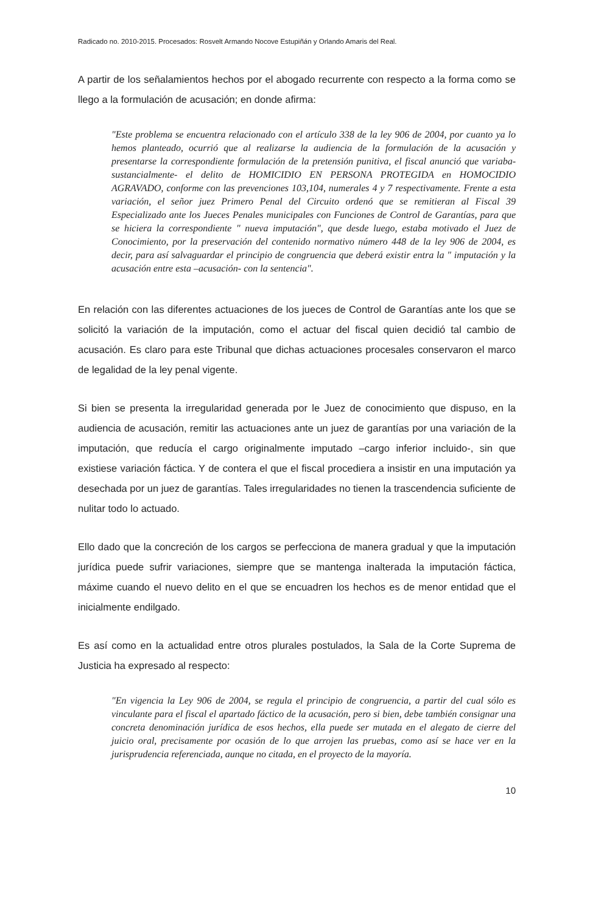Radicado no. 2010-2015. Procesados: Rosvelt Armando Nocove Estupiñán y Orlando Amaris del Real.
A partir de los señalamientos hechos por el abogado recurrente con respecto a la forma como se llego a la formulación de acusación; en donde afirma:
"Este problema se encuentra relacionado con el artículo 338 de la ley 906 de 2004, por cuanto ya lo hemos planteado, ocurrió que al realizarse la audiencia de la formulación de la acusación y presentarse la correspondiente formulación de la pretensión punitiva, el fiscal anunció que variaba- sustancialmente- el delito de HOMICIDIO EN PERSONA PROTEGIDA en HOMOCIDIO AGRAVADO, conforme con las prevenciones 103,104, numerales 4 y 7 respectivamente. Frente a esta variación, el señor juez Primero Penal del Circuito ordenó que se remitieran al Fiscal 39 Especializado ante los Jueces Penales municipales con Funciones de Control de Garantías, para que se hiciera la correspondiente " nueva imputación", que desde luego, estaba motivado el Juez de Conocimiento, por la preservación del contenido normativo número 448 de la ley 906 de 2004, es decir, para así salvaguardar el principio de congruencia que deberá existir entra la " imputación y la acusación entre esta –acusación- con la sentencia".
En relación con las diferentes actuaciones de los jueces de Control de Garantías ante los que se solicitó la variación de la imputación, como el actuar del fiscal quien decidió tal cambio de acusación. Es claro para este Tribunal que dichas actuaciones procesales conservaron el marco de legalidad de la ley penal vigente.
Si bien se presenta la irregularidad generada por le Juez de conocimiento que dispuso, en la audiencia de acusación, remitir las actuaciones ante un juez de garantías por una variación de la imputación, que reducía el cargo originalmente imputado –cargo inferior incluido-, sin que existiese variación fáctica. Y de contera el que el fiscal procediera a insistir en una imputación ya desechada por un juez de garantías. Tales irregularidades no tienen la trascendencia suficiente de nulitar todo lo actuado.
Ello dado que la concreción de los cargos se perfecciona de manera gradual y que la imputación jurídica puede sufrir variaciones, siempre que se mantenga inalterada la imputación fáctica, máxime cuando el nuevo delito en el que se encuadren los hechos es de menor entidad que el inicialmente endilgado.
Es así como en la actualidad entre otros plurales postulados, la Sala de la Corte Suprema de Justicia ha expresado al respecto:
"En vigencia la Ley 906 de 2004, se regula el principio de congruencia, a partir del cual sólo es vinculante para el fiscal el apartado fáctico de la acusación, pero si bien, debe también consignar una concreta denominación jurídica de esos hechos, ella puede ser mutada en el alegato de cierre del juicio oral, precisamente por ocasión de lo que arrojen las pruebas, como así se hace ver en la jurisprudencia referenciada, aunque no citada, en el proyecto de la mayoría.
10